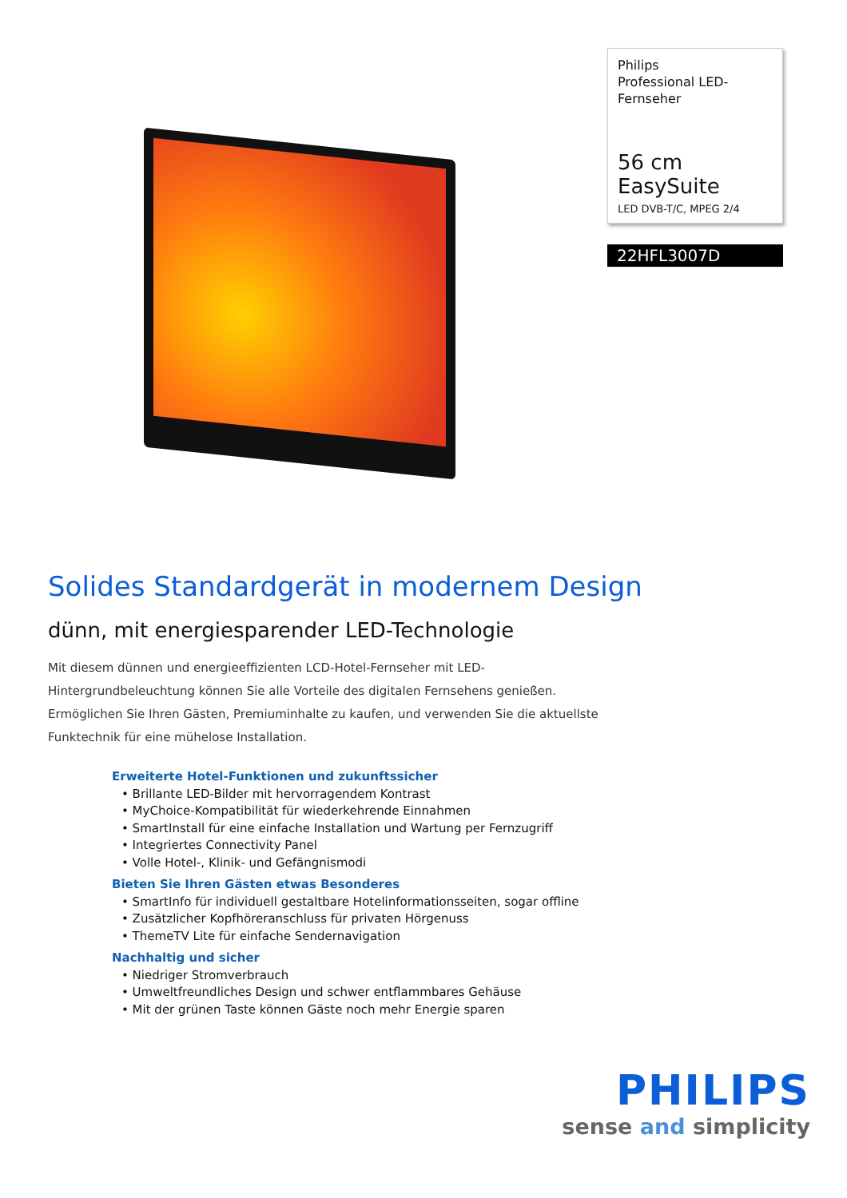Philips
Professional LED-
Fernseher
56 cm EasySuite
LED DVB-T/C, MPEG 2/4
22HFL3007D
Solides Standardgerät in modernem Design
dünn, mit energiesparender LED-Technologie
Mit diesem dünnen und energieeffizienten LCD-Hotel-Fernseher mit LED-Hintergrundbeleuchtung können Sie alle Vorteile des digitalen Fernsehens genießen. Ermöglichen Sie Ihren Gästen, Premiuminhalte zu kaufen, und verwenden Sie die aktuellste Funktechnik für eine mühelose Installation.
Erweiterte Hotel-Funktionen und zukunftssicher
• Brillante LED-Bilder mit hervorragendem Kontrast
• MyChoice-Kompatibilität für wiederkehrende Einnahmen
• SmartInstall für eine einfache Installation und Wartung per Fernzugriff
• Integriertes Connectivity Panel
• Volle Hotel-, Klinik- und Gefängnismodi
Bieten Sie Ihren Gästen etwas Besonderes
• SmartInfo für individuell gestaltbare Hotelinformationsseiten, sogar offline
• Zusätzlicher Kopfhöreranschluss für privaten Hörgenuss
• ThemeTV Lite für einfache Sendernavigation
Nachhaltig und sicher
• Niedriger Stromverbrauch
• Umweltfreundliches Design und schwer entflammbares Gehäuse
• Mit der grünen Taste können Gäste noch mehr Energie sparen
PHILIPS
sense and simplicity